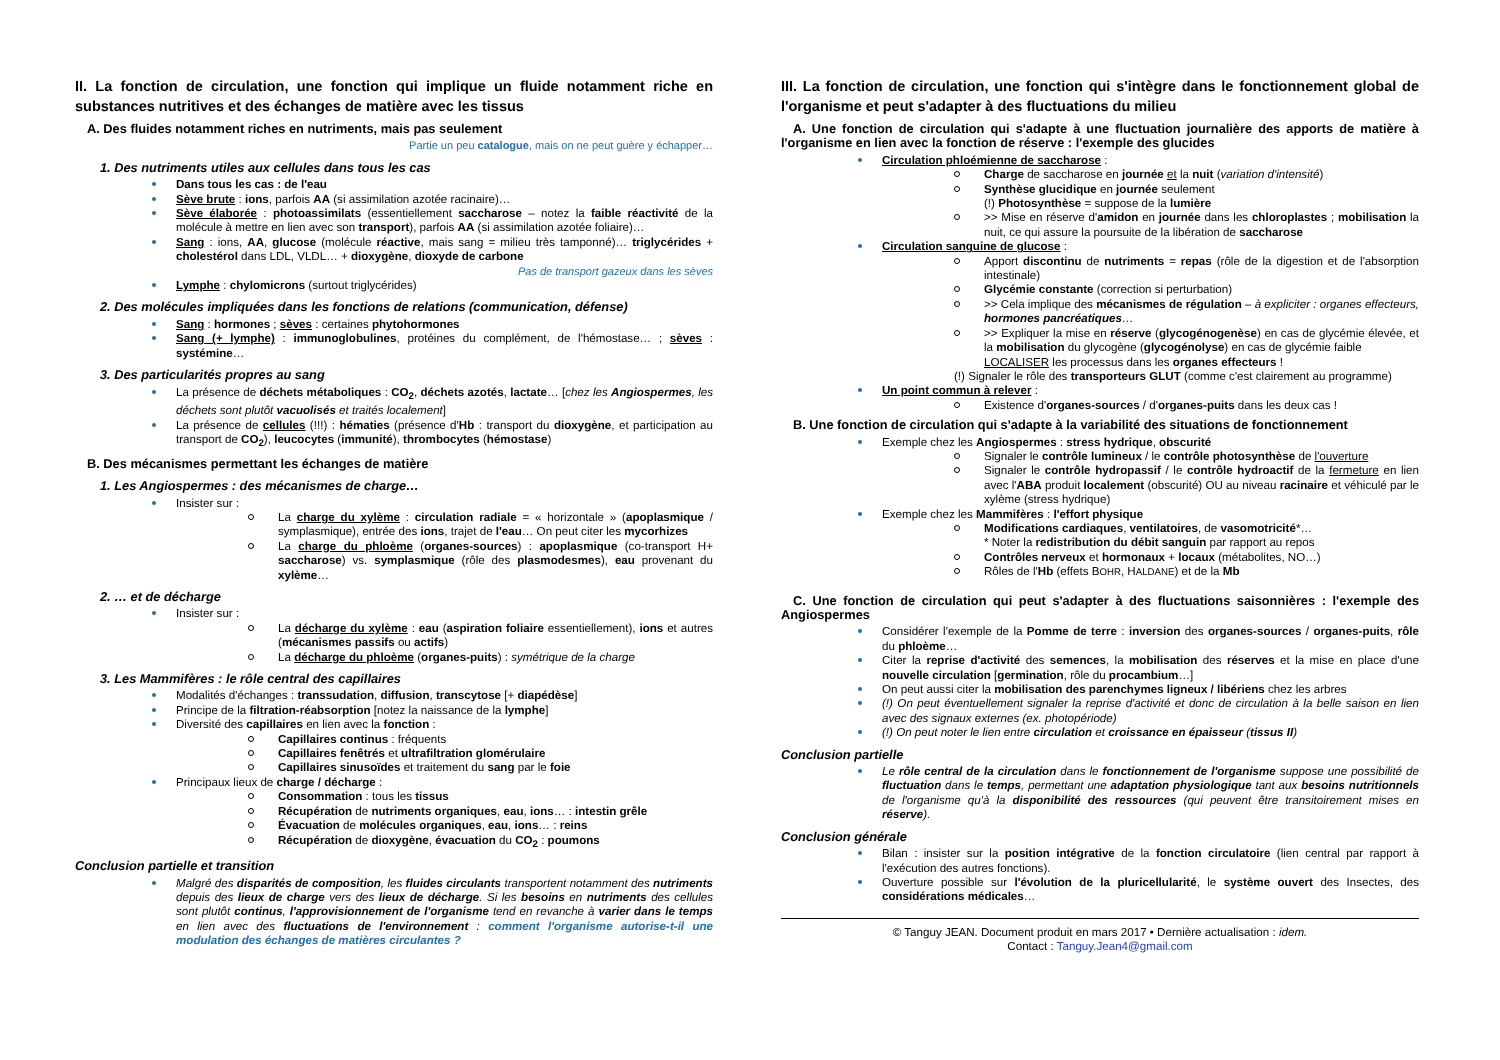II. La fonction de circulation, une fonction qui implique un fluide notamment riche en substances nutritives et des échanges de matière avec les tissus
A. Des fluides notamment riches en nutriments, mais pas seulement
Partie un peu catalogue, mais on ne peut guère y échapper…
1. Des nutriments utiles aux cellules dans tous les cas
Dans tous les cas : de l'eau
Sève brute : ions, parfois AA (si assimilation azotée racinaire)…
Sève élaborée : photoassimilats (essentiellement saccharose – notez la faible réactivité de la molécule à mettre en lien avec son transport), parfois AA (si assimilation azotée foliaire)…
Sang : ions, AA, glucose (molécule réactive, mais sang = milieu très tamponné)… triglycérides + cholestérol dans LDL, VLDL… + dioxygène, dioxyde de carbone
Pas de transport gazeux dans les sèves
Lymphe : chylomicrons (surtout triglycérides)
2. Des molécules impliquées dans les fonctions de relations (communication, défense)
Sang : hormones ; sèves : certaines phytohormones
Sang (+ lymphe) : immunoglobulines, protéines du complément, de l'hémostase… ; sèves : systémine…
3. Des particularités propres au sang
La présence de déchets métaboliques : CO<sub>2</sub>, déchets azotés, lactate… [chez les Angiospermes, les déchets sont plutôt vacuolisés et traités localement]
La présence de cellules (!!!) : hématies (présence d'Hb : transport du dioxygène, et participation au transport de CO<sub>2</sub>), leucocytes (immunité), thrombocytes (hémostase)
B. Des mécanismes permettant les échanges de matière
1. Les Angiospermes : des mécanismes de charge…
Insister sur :
La charge du xylème : circulation radiale = « horizontale » (apoplasmique / symplasmique), entrée des ions, trajet de l'eau… On peut citer les mycorhizes
La charge du phloème (organes-sources) : apoplasmique (co-transport H+ saccharose) vs. symplasmique (rôle des plasmodesmes), eau provenant du xylème…
2. … et de décharge
Insister sur :
La décharge du xylème : eau (aspiration foliaire essentiellement), ions et autres (mécanismes passifs ou actifs)
La décharge du phloème (organes-puits) : symétrique de la charge
3. Les Mammifères : le rôle central des capillaires
Modalités d'échanges : transsudation, diffusion, transcytose [+ diapédèse]
Principe de la filtration-réabsorption [notez la naissance de la lymphe]
Diversité des capillaires en lien avec la fonction :
Capillaires continus : fréquents
Capillaires fenêtrés et ultrafiltration glomérulaire
Capillaires sinusoïdes et traitement du sang par le foie
Principaux lieux de charge / décharge :
Consommation : tous les tissus
Récupération de nutriments organiques, eau, ions… : intestin grêle
Évacuation de molécules organiques, eau, ions… : reins
Récupération de dioxygène, évacuation du CO<sub>2</sub> : poumons
Conclusion partielle et transition
Malgré des disparités de composition, les fluides circulants transportent notamment des nutriments depuis des lieux de charge vers des lieux de décharge. Si les besoins en nutriments des cellules sont plutôt continus, l'approvisionnement de l'organisme tend en revanche à varier dans le temps en lien avec des fluctuations de l'environnement : comment l'organisme autorise-t-il une modulation des échanges de matières circulantes ?
III. La fonction de circulation, une fonction qui s'intègre dans le fonctionnement global de l'organisme et peut s'adapter à des fluctuations du milieu
A. Une fonction de circulation qui s'adapte à une fluctuation journalière des apports de matière à l'organisme en lien avec la fonction de réserve : l'exemple des glucides
Circulation phloémienne de saccharose :
Charge de saccharose en journée et la nuit (variation d'intensité)
Synthèse glucidique en journée seulement
(!) Photosynthèse = suppose de la lumière
>> Mise en réserve d'amidon en journée dans les chloroplastes ; mobilisation la nuit, ce qui assure la poursuite de la libération de saccharose
Circulation sanguine de glucose :
Apport discontinu de nutriments = repas (rôle de la digestion et de l'absorption intestinale)
Glycémie constante (correction si perturbation)
>> Cela implique des mécanismes de régulation – à expliciter : organes effecteurs, hormones pancréatiques…
>> Expliquer la mise en réserve (glycogénogenèse) en cas de glycémie élevée, et la mobilisation du glycogène (glycogénolyse) en cas de glycémie faible
LOCALISER les processus dans les organes effecteurs !
(!) Signaler le rôle des transporteurs GLUT (comme c'est clairement au programme)
Un point commun à relever :
Existence d'organes-sources / d'organes-puits dans les deux cas !
B. Une fonction de circulation qui s'adapte à la variabilité des situations de fonctionnement
Exemple chez les Angiospermes : stress hydrique, obscurité
Signaler le contrôle lumineux / le contrôle photosynthèse de l'ouverture
Signaler le contrôle hydropassif / le contrôle hydroactif de la fermeture en lien avec l'ABA produit localement (obscurité) OU au niveau racinaire et véhiculé par le xylème (stress hydrique)
Exemple chez les Mammifères : l'effort physique
Modifications cardiaques, ventilatoires, de vasomotricité*…
* Noter la redistribution du débit sanguin par rapport au repos
Contrôles nerveux et hormonaux + locaux (métabolites, NO…)
Rôles de l'Hb (effets BOHR, HALDANE) et de la Mb
C. Une fonction de circulation qui peut s'adapter à des fluctuations saisonnières : l'exemple des Angiospermes
Considérer l'exemple de la Pomme de terre : inversion des organes-sources / organes-puits, rôle du phloème…
Citer la reprise d'activité des semences, la mobilisation des réserves et la mise en place d'une nouvelle circulation [germination, rôle du procambium…]
On peut aussi citer la mobilisation des parenchymes ligneux / libériens chez les arbres
(!) On peut éventuellement signaler la reprise d'activité et donc de circulation à la belle saison en lien avec des signaux externes (ex. photopériode)
(!) On peut noter le lien entre circulation et croissance en épaisseur (tissus II)
Conclusion partielle
Le rôle central de la circulation dans le fonctionnement de l'organisme suppose une possibilité de fluctuation dans le temps, permettant une adaptation physiologique tant aux besoins nutritionnels de l'organisme qu'à la disponibilité des ressources (qui peuvent être transitoirement mises en réserve).
Conclusion générale
Bilan : insister sur la position intégrative de la fonction circulatoire (lien central par rapport à l'exécution des autres fonctions).
Ouverture possible sur l'évolution de la pluricellularité, le système ouvert des Insectes, des considérations médicales…
© Tanguy JEAN. Document produit en mars 2017 • Dernière actualisation : idem.
Contact : Tanguy.Jean4@gmail.com